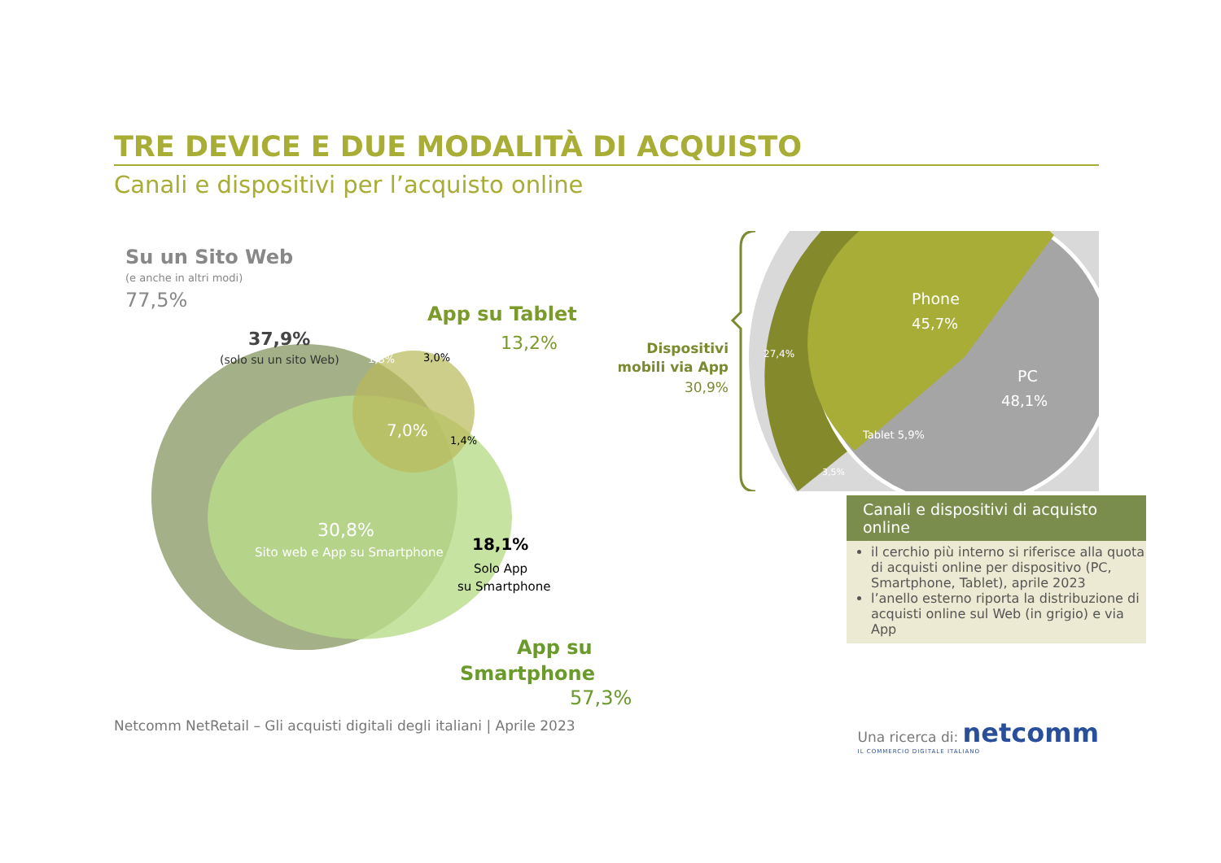TRE DEVICE E DUE MODALITÀ DI ACQUISTO
Canali e dispositivi per l’acquisto online
Su un Sito Web
(e anche in altri modi)
77,5%
App su Tablet
13,2%
37,9%
(solo su un sito Web)
1,8%
3,0%
7,0%
1,4%
30,8%
Sito web e App su Smartphone
18,1%
Solo App
su Smartphone
App su
Smartphone
Dispositivi
mobili via App
30,9%
Phone
45,7%
PC
48,1%
27,4%
Tablet 5,9%
3,5%
Canali e dispositivi di acquisto online
il cerchio più interno si riferisce alla quota di acquisti online per dispositivo (PC, Smartphone, Tablet), aprile 2023
l’anello esterno riporta la distribuzione di acquisti online sul Web (in grigio) e via App
57,3%
Netcomm NetRetail – Gli acquisti digitali degli italiani | Aprile 2023 Una ricerca di: netcomm
IL COMMERCIO DIGITALE ITALIANO